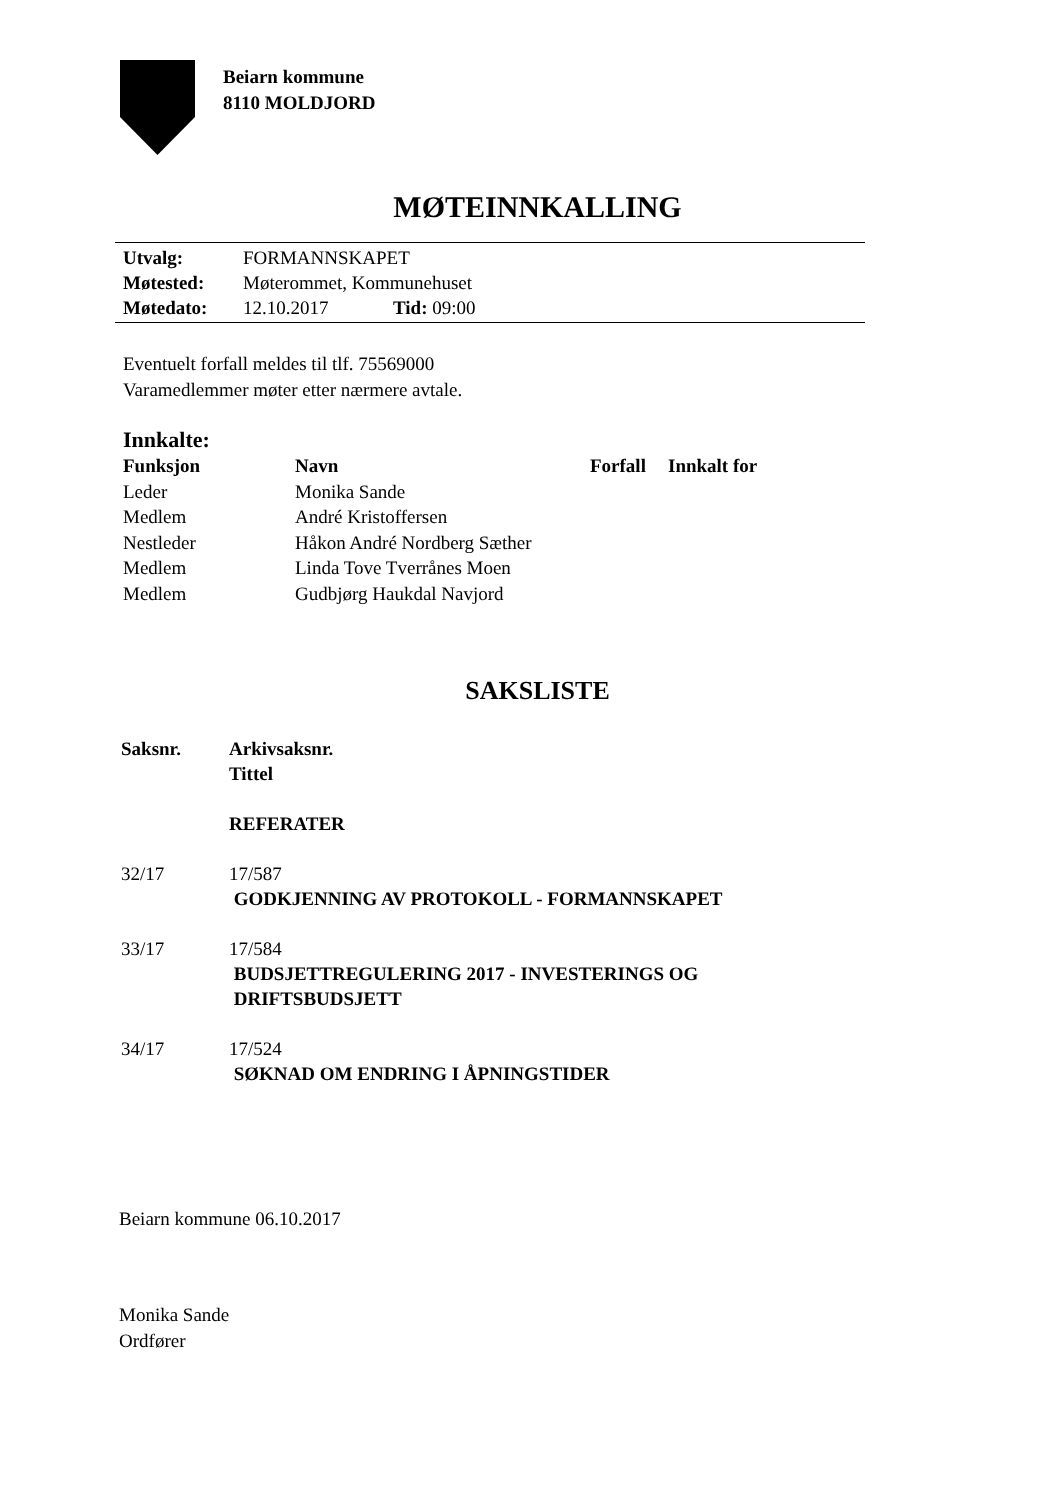Beiarn kommune
8110 MOLDJORD
MØTEINNKALLING
| Utvalg: | FORMANNSKAPET | |
| Møtested: | Møterommet, Kommunehuset | |
| Møtedato: | 12.10.2017 | Tid: 09:00 |
Eventuelt forfall meldes til tlf. 75569000
Varamedlemmer møter etter nærmere avtale.
Innkalte:
| Funksjon | Navn | Forfall | Innkalt for |
| --- | --- | --- | --- |
| Leder | Monika Sande | | |
| Medlem | André Kristoffersen | | |
| Nestleder | Håkon André Nordberg Sæther | | |
| Medlem | Linda Tove Tverrånes Moen | | |
| Medlem | Gudbjørg Haukdal Navjord | | |
SAKSLISTE
| Saksnr. | Arkivsaksnr. Tittel |
| --- | --- |
| | REFERATER |
| 32/17 | 17/587 GODKJENNING AV PROTOKOLL - FORMANNSKAPET |
| 33/17 | 17/584 BUDSJETTREGULERING 2017 - INVESTERINGS OG DRIFTSBUDSJETT |
| 34/17 | 17/524 SØKNAD OM ENDRING I ÅPNINGSTIDER |
Beiarn kommune 06.10.2017
Monika Sande
Ordfører